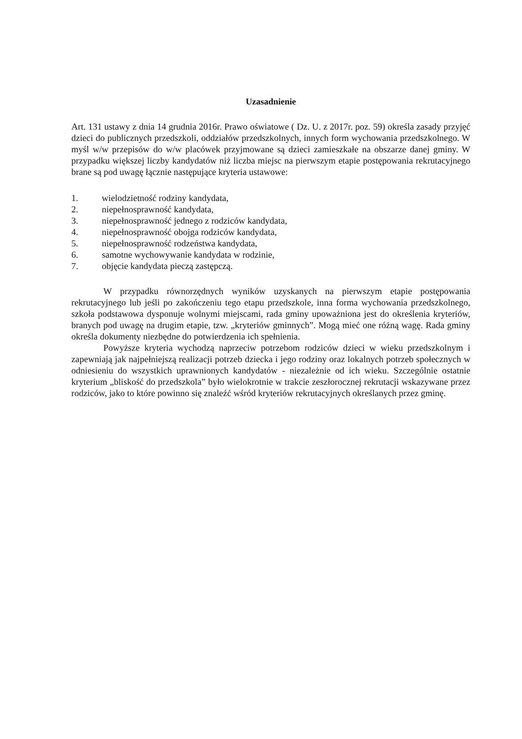Uzasadnienie
Art. 131 ustawy z dnia 14 grudnia 2016r. Prawo oświatowe ( Dz. U. z 2017r. poz. 59) określa zasady przyjęć dzieci do publicznych przedszkoli, oddziałów przedszkolnych, innych form wychowania przedszkolnego. W myśl w/w przepisów do w/w placówek przyjmowane są dzieci zamieszkałe na obszarze danej gminy. W przypadku większej liczby kandydatów niż liczba miejsc na pierwszym etapie postępowania rekrutacyjnego brane są pod uwagę łącznie następujące kryteria ustawowe:
1. wielodzietność rodziny kandydata,
2. niepełnosprawność kandydata,
3. niepełnosprawność jednego z rodziców kandydata,
4. niepełnosprawność obojga rodziców kandydata,
5. niepełnosprawność rodzeństwa kandydata,
6. samotne wychowywanie kandydata w rodzinie,
7. objęcie kandydata pieczą zastępczą.
W przypadku równorzędnych wyników uzyskanych na pierwszym etapie postępowania rekrutacyjnego lub jeśli po zakończeniu tego etapu przedszkole, inna forma wychowania przedszkolnego, szkoła podstawowa dysponuje wolnymi miejscami, rada gminy upoważniona jest do określenia kryteriów, branych pod uwagę na drugim etapie, tzw. „kryteriów gminnych”. Mogą mieć one różną wagę. Rada gminy określa dokumenty niezbędne do potwierdzenia ich spełnienia.
Powyższe kryteria wychodzą naprzeciw potrzebom rodziców dzieci w wieku przedszkolnym i zapewniają jak najpełniejszą realizacji potrzeb dziecka i jego rodziny oraz lokalnych potrzeb społecznych w odniesieniu do wszystkich uprawnionych kandydatów - niezależnie od ich wieku. Szczególnie ostatnie kryterium „bliskość do przedszkola” było wielokrotnie w trakcie zeszłorocznej rekrutacji wskazywane przez rodziców, jako to które powinno się znaleźć wśród kryteriów rekrutacyjnych określanych przez gminę.